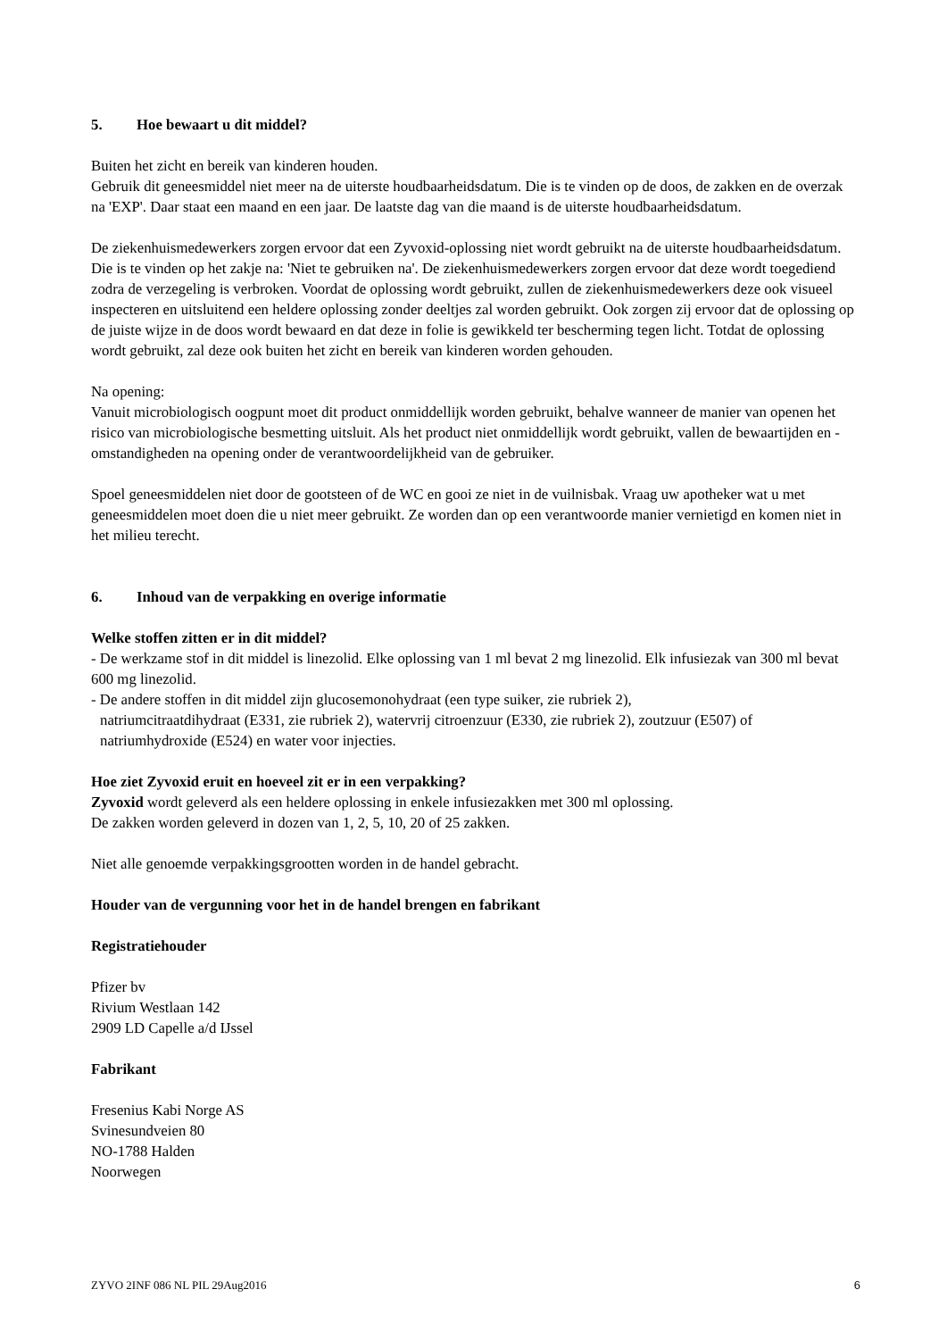5. Hoe bewaart u dit middel?
Buiten het zicht en bereik van kinderen houden.
Gebruik dit geneesmiddel niet meer na de uiterste houdbaarheidsdatum. Die is te vinden op de doos, de zakken en de overzak na 'EXP'. Daar staat een maand en een jaar. De laatste dag van die maand is de uiterste houdbaarheidsdatum.
De ziekenhuismedewerkers zorgen ervoor dat een Zyvoxid-oplossing niet wordt gebruikt na de uiterste houdbaarheidsdatum. Die is te vinden op het zakje na: 'Niet te gebruiken na'. De ziekenhuismedewerkers zorgen ervoor dat deze wordt toegediend zodra de verzegeling is verbroken. Voordat de oplossing wordt gebruikt, zullen de ziekenhuismedewerkers deze ook visueel inspecteren en uitsluitend een heldere oplossing zonder deeltjes zal worden gebruikt. Ook zorgen zij ervoor dat de oplossing op de juiste wijze in de doos wordt bewaard en dat deze in folie is gewikkeld ter bescherming tegen licht. Totdat de oplossing wordt gebruikt, zal deze ook buiten het zicht en bereik van kinderen worden gehouden.
Na opening:
Vanuit microbiologisch oogpunt moet dit product onmiddellijk worden gebruikt, behalve wanneer de manier van openen het risico van microbiologische besmetting uitsluit. Als het product niet onmiddellijk wordt gebruikt, vallen de bewaartijden en -omstandigheden na opening onder de verantwoordelijkheid van de gebruiker.
Spoel geneesmiddelen niet door de gootsteen of de WC en gooi ze niet in de vuilnisbak. Vraag uw apotheker wat u met geneesmiddelen moet doen die u niet meer gebruikt. Ze worden dan op een verantwoorde manier vernietigd en komen niet in het milieu terecht.
6. Inhoud van de verpakking en overige informatie
Welke stoffen zitten er in dit middel?
- De werkzame stof in dit middel is linezolid. Elke oplossing van 1 ml bevat 2 mg linezolid. Elk infusiezak van 300 ml bevat 600 mg linezolid.
- De andere stoffen in dit middel zijn glucosemonohydraat (een type suiker, zie rubriek 2),
natriumcitraatdihydraat (E331, zie rubriek 2), watervrij citroenzuur (E330, zie rubriek 2), zoutzuur (E507) of
natriumhydroxide (E524) en water voor injecties.
Hoe ziet Zyvoxid eruit en hoeveel zit er in een verpakking?
Zyvoxid wordt geleverd als een heldere oplossing in enkele infusiezakken met 300 ml oplossing.
De zakken worden geleverd in dozen van 1, 2, 5, 10, 20 of 25 zakken.
Niet alle genoemde verpakkingsgrootten worden in de handel gebracht.
Houder van de vergunning voor het in de handel brengen en fabrikant
Registratiehouder
Pfizer bv
Rivium Westlaan 142
2909 LD Capelle a/d IJssel
Fabrikant
Fresenius Kabi Norge AS
Svinesundveien 80
NO-1788 Halden
Noorwegen
ZYVO 2INF 086 NL PIL 29Aug2016 6